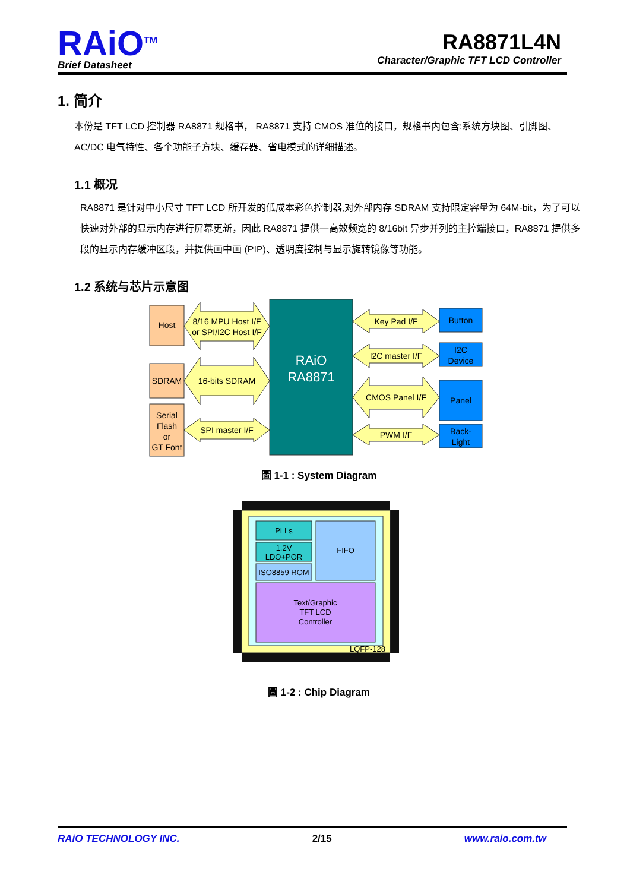RAiO<sup>TM</sup>
Brief Datasheet
RA8871L4N
Character/Graphic TFT LCD Controller
1. 简介
本份是 TFT LCD 控制器 RA8871 规格书， RA8871 支持 CMOS 准位的接口，规格书内包含:系统方块图、引脚图、AC/DC 电气特性、各个功能子方块、缓存器、省电模式的详细描述。
1.1 概况
RA8871 是针对中小尺寸 TFT LCD 所开发的低成本彩色控制器,对外部内存 SDRAM 支持限定容量为 64M-bit，为了可以快速对外部的显示内存进行屏幕更新，因此 RA8871 提供一高效频宽的 8/16bit 异步并列的主控端接口，RA8871 提供多段的显示内存缓冲区段，并提供画中画 (PIP)、透明度控制与显示旋转镜像等功能。
1.2 系统与芯片示意图
Host
SDRAM
Serial
Flash
or
GT Font
8/16 MPU Host I/F
or SPI/I2C Host I/F
16-bits SDRAM
SPI master I/F
RAiO
RA8871
Key Pad I/F
I2C master I/F
CMOS Panel I/F
PWM I/F
Button
I2C
Device
Panel
Back-
Light
圖 1-1 : System Diagram
PLLs
1.2V
LDO+POR
ISO8859 ROM
FIFO
Text/Graphic
TFT LCD
Controller
LQFP-128
圖 1-2 : Chip Diagram
RAiO TECHNOLOGY INC. 2/15 www.raio.com.tw